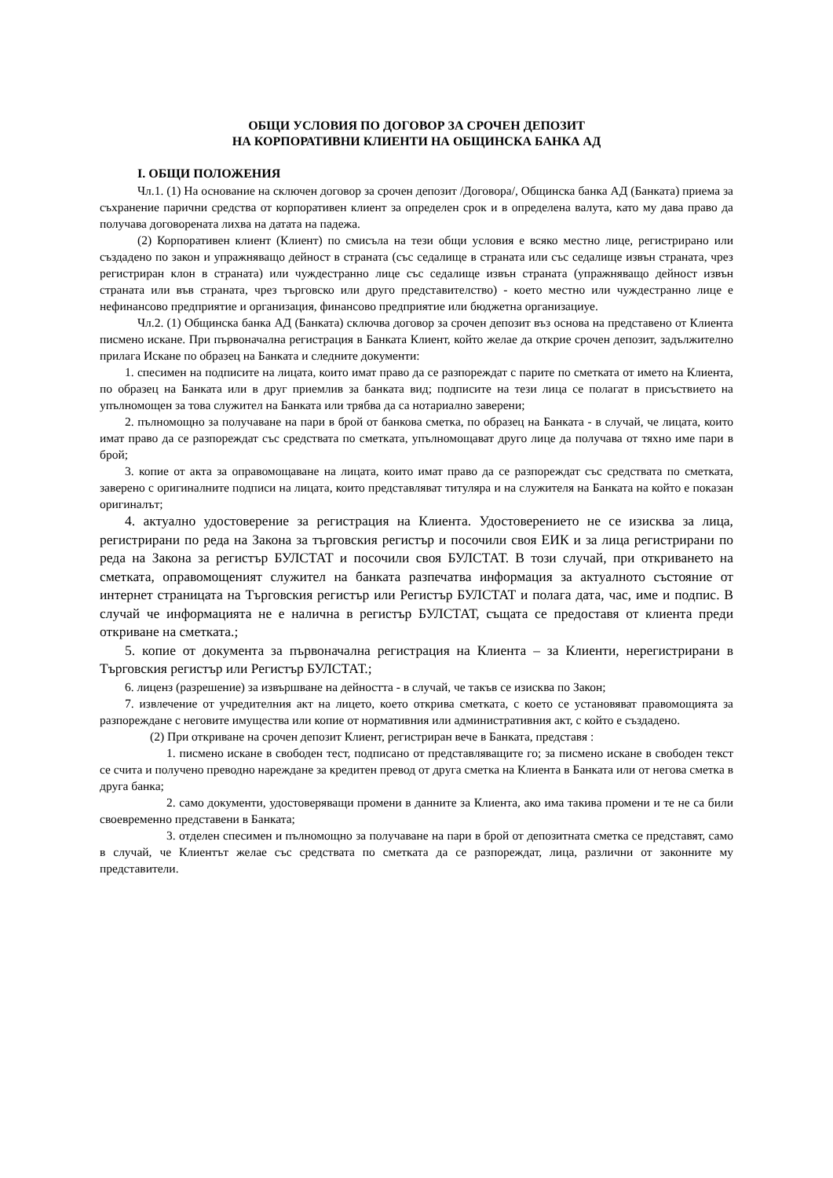ОБЩИ УСЛОВИЯ ПО ДОГОВОР ЗА СРОЧЕН ДЕПОЗИТ
НА КОРПОРАТИВНИ КЛИЕНТИ НА ОБЩИНСКА БАНКА АД
I. ОБЩИ ПОЛОЖЕНИЯ
Чл.1. (1) На основание на сключен договор за срочен депозит /Договора/, Общинска банка АД (Банката) приема за съхранение парични средства от корпоративен клиент за определен срок и в определена валута, като му дава право да получава договорената лихва на датата на падежа.
(2) Корпоративен клиент (Клиент) по смисъла на тези общи условия е всяко местно лице, регистрирано или създадено по закон и упражняващо дейност в страната (със седалище в страната или със седалище извън страната, чрез регистриран клон в страната) или чуждестранно лице със седалище извън страната (упражняващо дейност извън страната или във страната, чрез търговско или друго представителство) - което местно или чуждестранно лице е нефинансово предприятие и организация, финансово предприятие или бюджетна организациуе.
Чл.2. (1) Общинска банка АД (Банката) сключва договор за срочен депозит въз основа на представено от Клиента писмено искане. При първоначална регистрация в Банката Клиент, който желае да открие срочен депозит, задължително прилага Искане по образец на Банката и следните документи:
1. спесимен на подписите на лицата, които имат право да се разпореждат с парите по сметката от името на Клиента, по образец на Банката или в друг приемлив за банката вид; подписите на тези лица се полагат в присъствието на упълномощен за това служител на Банката или трябва да са нотариално заверени;
2. пълномощно за получаване на пари в брой от банкова сметка, по образец на Банката - в случай, че лицата, които имат право да се разпореждат със средствата по сметката, упълномощават друго лице да получава от тяхно име пари в брой;
3. копие от акта за оправомощаване на лицата, които имат право да се разпореждат със средствата по сметката, заверено с оригиналните подписи на лицата, които представляват титуляра и на служителя на Банката на който е показан оригиналът;
4. актуално удостоверение за регистрация на Клиента. Удостоверението не се изисква за лица, регистрирани по реда на Закона за търговския регистър и посочили своя ЕИК и за лица регистрирани по реда на Закона за регистър БУЛСТАТ и посочили своя БУЛСТАТ. В този случай, при откриването на сметката, оправомощеният служител на банката разпечатва информация за актуалното състояние от интернет страницата на Търговския регистър или Регистър БУЛСТАТ и полага дата, час, име и подпис. В случай че информацията не е налична в регистър БУЛСТАТ, същата се предоставя от клиента преди откриване на сметката.;
5. копие от документа за първоначална регистрация на Клиента – за Клиенти, нерегистрирани в Търговския регистър или Регистър БУЛСТАТ.;
6. лиценз (разрешение) за извършване на дейността - в случай, че такъв се изисква по Закон;
7. извлечение от учредителния акт на лицето, което открива сметката, с което се установяват правомощията за разпореждане с неговите имущества или копие от нормативния или административния акт, с който е създадено.
(2) При откриване на срочен депозит Клиент, регистриран вече в Банката, представя :
1. писмено искане в свободен тест, подписано от представляващите го; за писмено искане в свободен текст се счита и получено преводно нареждане за кредитен превод от друга сметка на Клиента в Банката или от негова сметка в друга банка;
2. само документи, удостоверяващи промени в данните за Клиента, ако има такива промени и те не са били своевременно представени в Банката;
3. отделен спесимен и пълномощно за получаване на пари в брой от депозитната сметка се представят, само в случай, че Клиентът желае със средствата по сметката да се разпореждат, лица, различни от законните му представители.